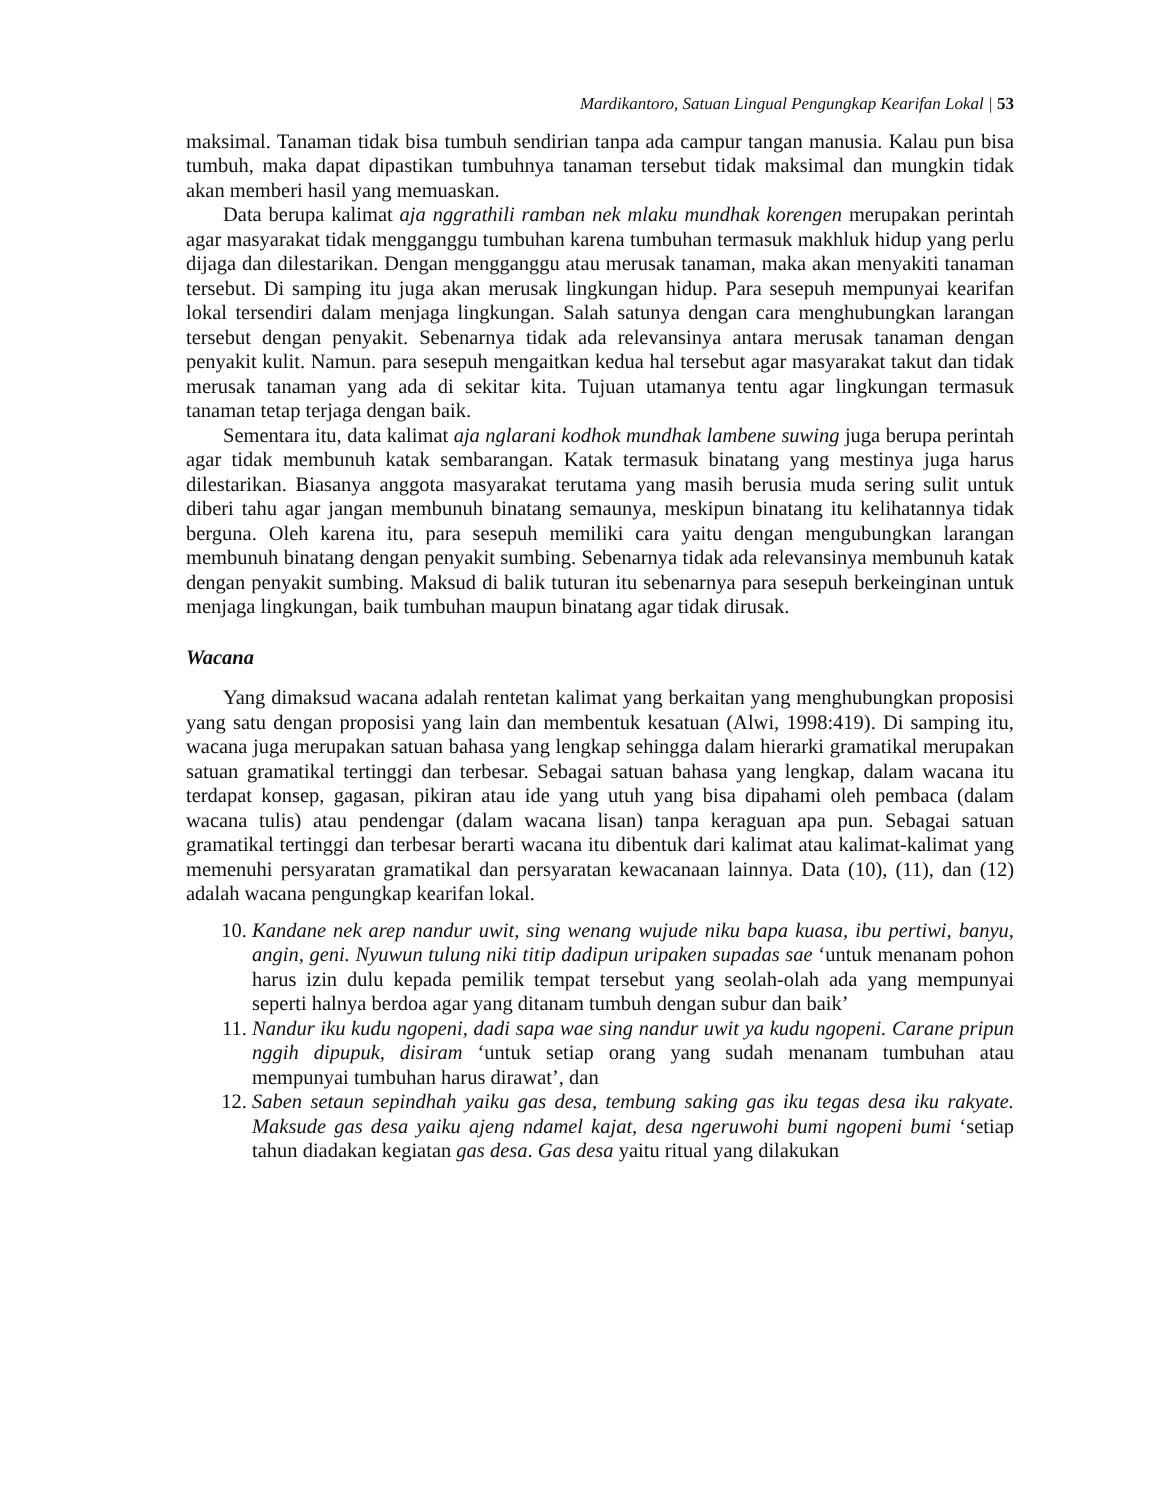Mardikantoro, Satuan Lingual Pengungkap Kearifan Lokal | 53
maksimal. Tanaman tidak bisa tumbuh sendirian tanpa ada campur tangan manusia. Kalau pun bisa tumbuh, maka dapat dipastikan tumbuhnya tanaman tersebut tidak maksimal dan mungkin tidak akan memberi hasil yang memuaskan.
Data berupa kalimat aja nggrathili ramban nek mlaku mundhak korengen merupakan perintah agar masyarakat tidak mengganggu tumbuhan karena tumbuhan termasuk makhluk hidup yang perlu dijaga dan dilestarikan. Dengan mengganggu atau merusak tanaman, maka akan menyakiti tanaman tersebut. Di samping itu juga akan merusak lingkungan hidup. Para sesepuh mempunyai kearifan lokal tersendiri dalam menjaga lingkungan. Salah satunya dengan cara menghubungkan larangan tersebut dengan penyakit. Sebenarnya tidak ada relevansinya antara merusak tanaman dengan penyakit kulit. Namun. para sesepuh mengaitkan kedua hal tersebut agar masyarakat takut dan tidak merusak tanaman yang ada di sekitar kita. Tujuan utamanya tentu agar lingkungan termasuk tanaman tetap terjaga dengan baik.
Sementara itu, data kalimat aja nglarani kodhok mundhak lambene suwing juga berupa perintah agar tidak membunuh katak sembarangan. Katak termasuk binatang yang mestinya juga harus dilestarikan. Biasanya anggota masyarakat terutama yang masih berusia muda sering sulit untuk diberi tahu agar jangan membunuh binatang semaunya, meskipun binatang itu kelihatannya tidak berguna. Oleh karena itu, para sesepuh memiliki cara yaitu dengan mengubungkan larangan membunuh binatang dengan penyakit sumbing. Sebenarnya tidak ada relevansinya membunuh katak dengan penyakit sumbing. Maksud di balik tuturan itu sebenarnya para sesepuh berkeinginan untuk menjaga lingkungan, baik tumbuhan maupun binatang agar tidak dirusak.
Wacana
Yang dimaksud wacana adalah rentetan kalimat yang berkaitan yang menghubungkan proposisi yang satu dengan proposisi yang lain dan membentuk kesatuan (Alwi, 1998:419). Di samping itu, wacana juga merupakan satuan bahasa yang lengkap sehingga dalam hierarki gramatikal merupakan satuan gramatikal tertinggi dan terbesar. Sebagai satuan bahasa yang lengkap, dalam wacana itu terdapat konsep, gagasan, pikiran atau ide yang utuh yang bisa dipahami oleh pembaca (dalam wacana tulis) atau pendengar (dalam wacana lisan) tanpa keraguan apa pun. Sebagai satuan gramatikal tertinggi dan terbesar berarti wacana itu dibentuk dari kalimat atau kalimat-kalimat yang memenuhi persyaratan gramatikal dan persyaratan kewacanaan lainnya. Data (10), (11), dan (12) adalah wacana pengungkap kearifan lokal.
10. Kandane nek arep nandur uwit, sing wenang wujude niku bapa kuasa, ibu pertiwi, banyu, angin, geni. Nyuwun tulung niki titip dadipun uripaken supadas sae ‘untuk menanam pohon harus izin dulu kepada pemilik tempat tersebut yang seolah-olah ada yang mempunyai seperti halnya berdoa agar yang ditanam tumbuh dengan subur dan baik’
11. Nandur iku kudu ngopeni, dadi sapa wae sing nandur uwit ya kudu ngopeni. Carane pripun nggih dipupuk, disiram ‘untuk setiap orang yang sudah menanam tumbuhan atau mempunyai tumbuhan harus dirawat’, dan
12. Saben setaun sepindhah yaiku gas desa, tembung saking gas iku tegas desa iku rakyate. Maksude gas desa yaiku ajeng ndamel kajat, desa ngeruwohi bumi ngopeni bumi ‘setiap tahun diadakan kegiatan gas desa. Gas desa yaitu ritual yang dilakukan